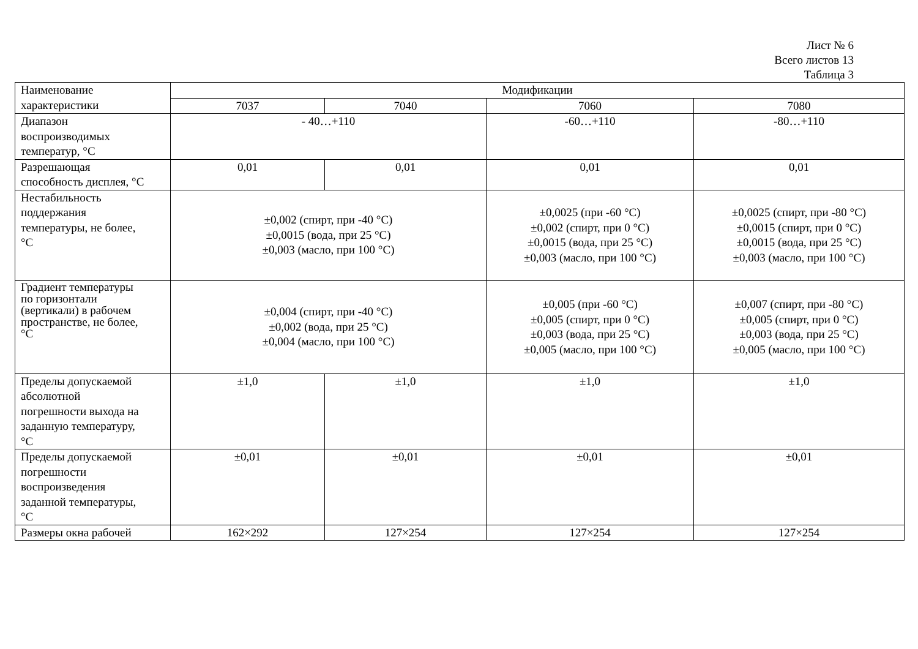Лист № 6
Всего листов 13
Таблица 3
| Наименование характеристики | Модификации | | | |
| --- | --- | --- | --- | --- |
| | 7037 | 7040 | 7060 | 7080 |
| Диапазон воспроизводимых температур, °С | - 40…+110 | | -60…+110 | -80…+110 |
| Разрешающая способность дисплея, °С | 0,01 | 0,01 | 0,01 | 0,01 |
| Нестабильность поддержания температуры, не более, °С | ±0,002 (спирт, при -40 °С) ±0,0015 (вода, при 25 °С) ±0,003 (масло, при 100 °С) | | ±0,0025 (при -60 °С) ±0,002 (спирт, при 0 °С) ±0,0015 (вода, при 25 °С) ±0,003 (масло, при 100 °С) | ±0,0025 (спирт, при -80 °С) ±0,0015 (спирт, при 0 °С) ±0,0015 (вода, при 25 °С) ±0,003 (масло, при 100 °С) |
| Градиент температуры по горизонтали (вертикали) в рабочем пространстве, не более, °С | ±0,004 (спирт, при -40 °С) ±0,002 (вода, при 25 °С) ±0,004 (масло, при 100 °С) | | ±0,005 (при -60 °С) ±0,005 (спирт, при 0 °С) ±0,003 (вода, при 25 °С) ±0,005 (масло, при 100 °С) | ±0,007 (спирт, при -80 °С) ±0,005 (спирт, при 0 °С) ±0,003 (вода, при 25 °С) ±0,005 (масло, при 100 °С) |
| Пределы допускаемой абсолютной погрешности выхода на заданную температуру, °С | ±1,0 | ±1,0 | ±1,0 | ±1,0 |
| Пределы допускаемой погрешности воспроизведения заданной температуры, °С | ±0,01 | ±0,01 | ±0,01 | ±0,01 |
| Размеры окна рабочей | 162×292 | 127×254 | 127×254 | 127×254 |